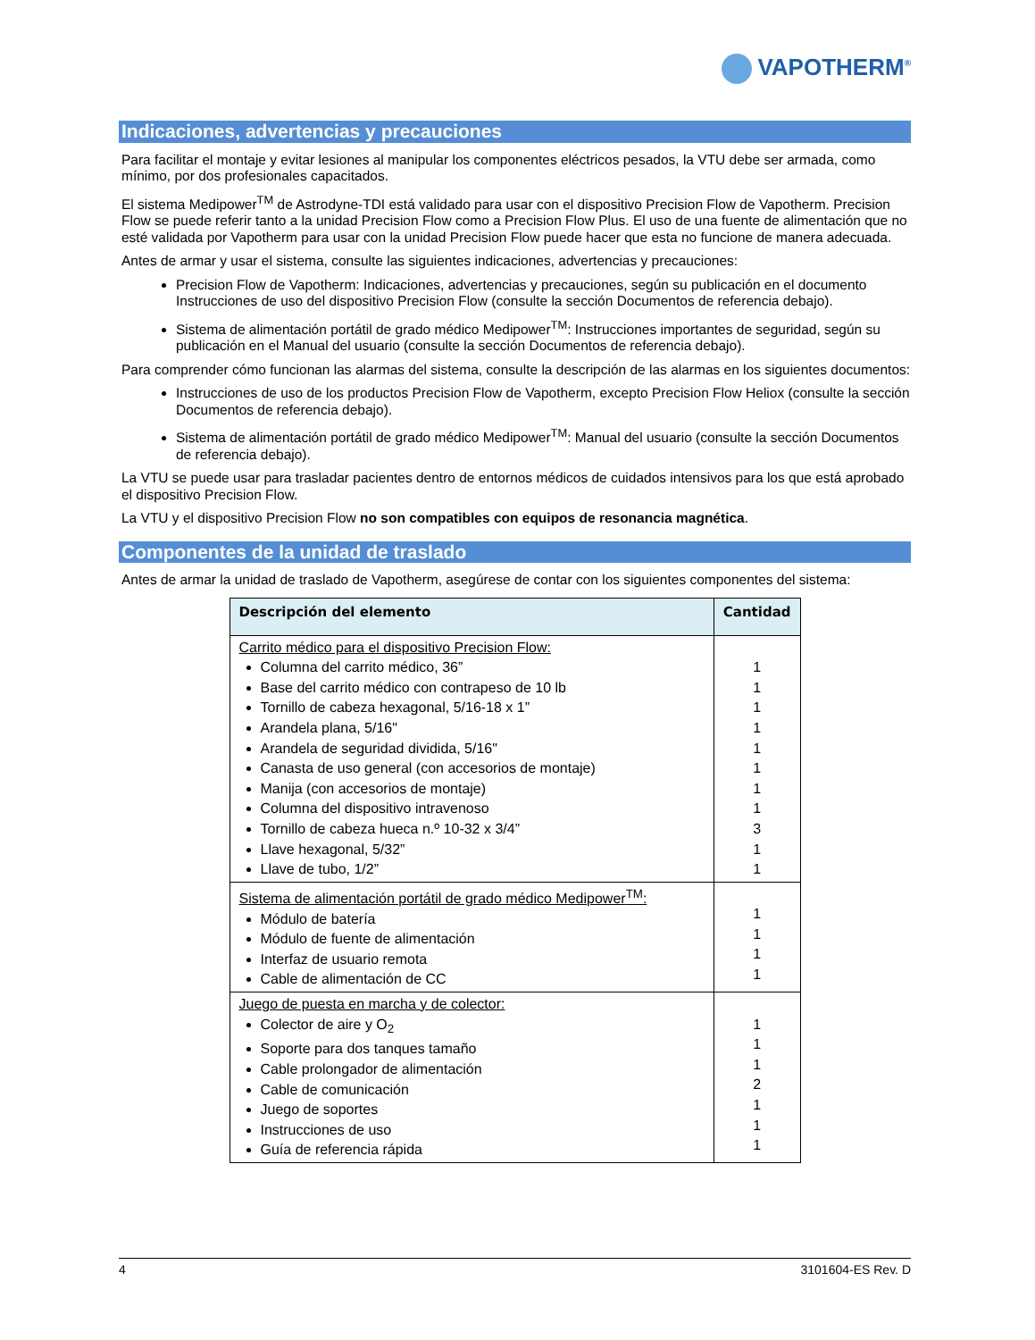VAPOTHERM<sup>®</sup>
Indicaciones, advertencias y precauciones
Para facilitar el montaje y evitar lesiones al manipular los componentes eléctricos pesados, la VTU debe ser armada, como mínimo, por dos profesionales capacitados.
El sistema Medipower<sup>TM</sup> de Astrodyne-TDI está validado para usar con el dispositivo Precision Flow de Vapotherm. Precision Flow se puede referir tanto a la unidad Precision Flow como a Precision Flow Plus. El uso de una fuente de alimentación que no esté validada por Vapotherm para usar con la unidad Precision Flow puede hacer que esta no funcione de manera adecuada.
Antes de armar y usar el sistema, consulte las siguientes indicaciones, advertencias y precauciones:
Precision Flow de Vapotherm: Indicaciones, advertencias y precauciones, según su publicación en el documento Instrucciones de uso del dispositivo Precision Flow (consulte la sección Documentos de referencia debajo).
Sistema de alimentación portátil de grado médico Medipower<sup>TM</sup>: Instrucciones importantes de seguridad, según su publicación en el Manual del usuario (consulte la sección Documentos de referencia debajo).
Para comprender cómo funcionan las alarmas del sistema, consulte la descripción de las alarmas en los siguientes documentos:
Instrucciones de uso de los productos Precision Flow de Vapotherm, excepto Precision Flow Heliox (consulte la sección Documentos de referencia debajo).
Sistema de alimentación portátil de grado médico Medipower<sup>TM</sup>: Manual del usuario (consulte la sección Documentos de referencia debajo).
La VTU se puede usar para trasladar pacientes dentro de entornos médicos de cuidados intensivos para los que está aprobado el dispositivo Precision Flow.
La VTU y el dispositivo Precision Flow no son compatibles con equipos de resonancia magnética.
Componentes de la unidad de traslado
Antes de armar la unidad de traslado de Vapotherm, asegúrese de contar con los siguientes componentes del sistema:
| Descripción del elemento | Cantidad |
| --- | --- |
| Carrito médico para el dispositivo Precision Flow: Columna del carrito médico, 36” Base del carrito médico con contrapeso de 10 lb Tornillo de cabeza hexagonal, 5/16-18 x 1” Arandela plana, 5/16" Arandela de seguridad dividida, 5/16" Canasta de uso general (con accesorios de montaje) Manija (con accesorios de montaje) Columna del dispositivo intravenoso Tornillo de cabeza hueca n.º 10-32 x 3/4” Llave hexagonal, 5/32” Llave de tubo, 1/2” | 1 1 1 1 1 1 1 1 3 1 1 |
| Sistema de alimentación portátil de grado médico Medipower<sup>TM</sup>: Módulo de batería Módulo de fuente de alimentación Interfaz de usuario remota Cable de alimentación de CC | 1 1 1 1 |
| Juego de puesta en marcha y de colector: Colector de aire y O<sub>2</sub> Soporte para dos tanques tamaño Cable prolongador de alimentación Cable de comunicación Juego de soportes Instrucciones de uso Guía de referencia rápida | 1 1 1 2 1 1 1 |
4 3101604-ES Rev. D